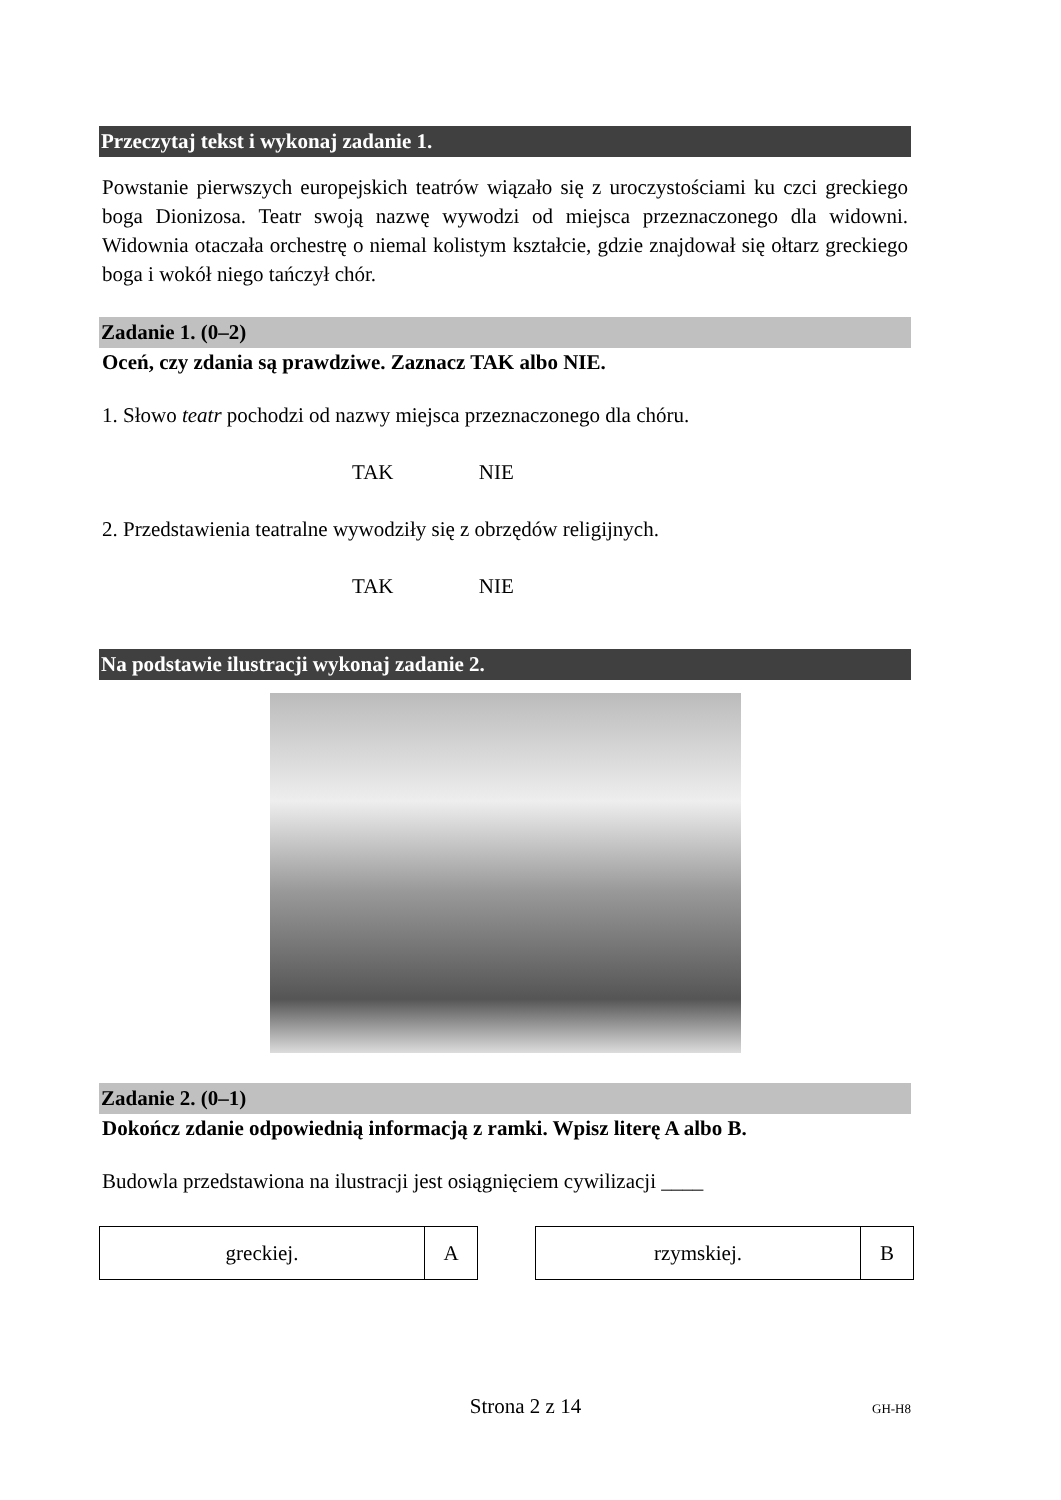Przeczytaj tekst i wykonaj zadanie 1.
Powstanie pierwszych europejskich teatrów wiązało się z uroczystościami ku czci greckiego boga Dionizosa. Teatr swoją nazwę wywodzi od miejsca przeznaczonego dla widowni. Widownia otaczała orchestrę o niemal kolistym kształcie, gdzie znajdował się ołtarz greckiego boga i wokół niego tańczył chór.
Zadanie 1. (0–2)
Oceń, czy zdania są prawdziwe. Zaznacz TAK albo NIE.
1. Słowo teatr pochodzi od nazwy miejsca przeznaczonego dla chóru.
TAK NIE
2. Przedstawienia teatralne wywodziły się z obrzędów religijnych.
TAK NIE
Na podstawie ilustracji wykonaj zadanie 2.
Zadanie 2. (0–1)
Dokończ zdanie odpowiednią informacją z ramki. Wpisz literę A albo B.
Budowla przedstawiona na ilustracji jest osiągnięciem cywilizacji ____
| greckiej. | A |
| rzymskiej. | B |
Strona 2 z 14
GH-H8